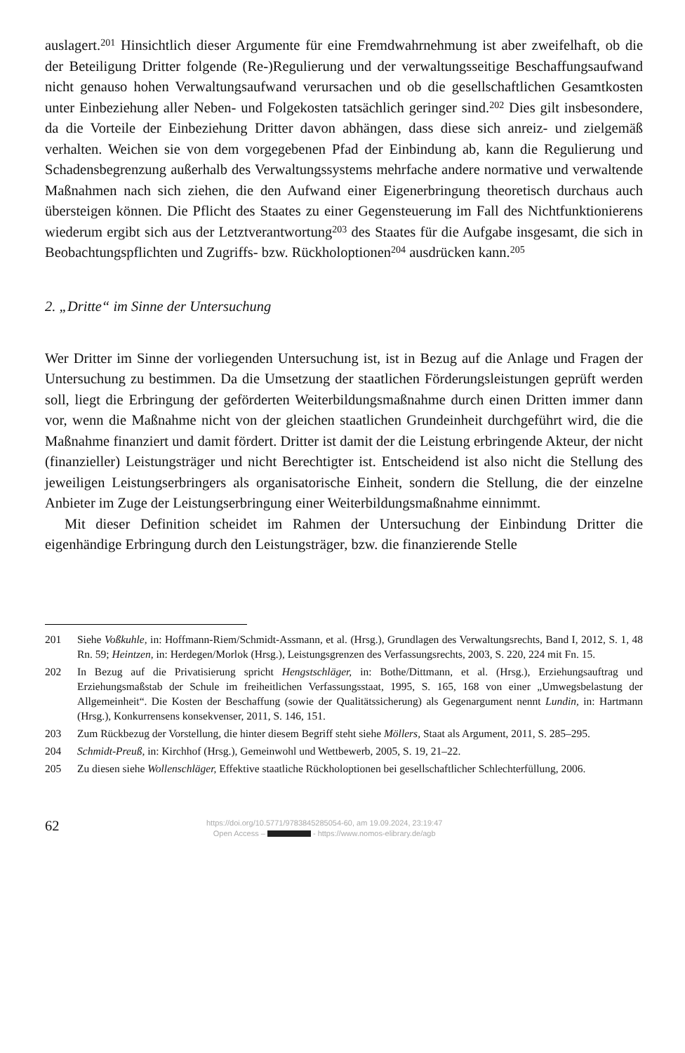auslagert.<sup>201</sup> Hinsichtlich dieser Argumente für eine Fremdwahrnehmung ist aber zweifelhaft, ob die der Beteiligung Dritter folgende (Re-)Regulierung und der verwaltungsseitige Beschaffungsaufwand nicht genauso hohen Verwaltungsaufwand verursachen und ob die gesellschaftlichen Gesamtkosten unter Einbeziehung aller Neben- und Folgekosten tatsächlich geringer sind.<sup>202</sup> Dies gilt insbesondere, da die Vorteile der Einbeziehung Dritter davon abhängen, dass diese sich anreiz- und zielgemäß verhalten. Weichen sie von dem vorgegebenen Pfad der Einbindung ab, kann die Regulierung und Schadensbegrenzung außerhalb des Verwaltungssystems mehrfache andere normative und verwaltende Maßnahmen nach sich ziehen, die den Aufwand einer Eigenerbringung theoretisch durchaus auch übersteigen können. Die Pflicht des Staates zu einer Gegensteuerung im Fall des Nichtfunktionierens wiederum ergibt sich aus der Letztverantwortung<sup>203</sup> des Staates für die Aufgabe insgesamt, die sich in Beobachtungspflichten und Zugriffs- bzw. Rückholoptionen<sup>204</sup> ausdrücken kann.<sup>205</sup>
2. „Dritte“ im Sinne der Untersuchung
Wer Dritter im Sinne der vorliegenden Untersuchung ist, ist in Bezug auf die Anlage und Fragen der Untersuchung zu bestimmen. Da die Umsetzung der staatlichen Förderungsleistungen geprüft werden soll, liegt die Erbringung der geförderten Weiterbildungsmaßnahme durch einen Dritten immer dann vor, wenn die Maßnahme nicht von der gleichen staatlichen Grundeinheit durchgeführt wird, die die Maßnahme finanziert und damit fördert. Dritter ist damit der die Leistung erbringende Akteur, der nicht (finanzieller) Leistungsträger und nicht Berechtigter ist. Entscheidend ist also nicht die Stellung des jeweiligen Leistungserbringers als organisatorische Einheit, sondern die Stellung, die der einzelne Anbieter im Zuge der Leistungserbringung einer Weiterbildungsmaßnahme einnimmt.
Mit dieser Definition scheidet im Rahmen der Untersuchung der Einbindung Dritter die eigenhändige Erbringung durch den Leistungsträger, bzw. die finanzierende Stelle
201 Siehe Voßkuhle, in: Hoffmann-Riem/Schmidt-Assmann, et al. (Hrsg.), Grundlagen des Verwaltungsrechts, Band I, 2012, S. 1, 48 Rn. 59; Heintzen, in: Herdegen/Morlok (Hrsg.), Leistungsgrenzen des Verfassungsrechts, 2003, S. 220, 224 mit Fn. 15.
202 In Bezug auf die Privatisierung spricht Hengstschläger, in: Bothe/Dittmann, et al. (Hrsg.), Erziehungsauftrag und Erziehungsmaßstab der Schule im freiheitlichen Verfassungsstaat, 1995, S. 165, 168 von einer „Umwegsbelastung der Allgemeinheit“. Die Kosten der Beschaffung (sowie der Qualitätssicherung) als Gegenargument nennt Lundin, in: Hartmann (Hrsg.), Konkurrensens konsekvenser, 2011, S. 146, 151.
203 Zum Rückbezug der Vorstellung, die hinter diesem Begriff steht siehe Möllers, Staat als Argument, 2011, S. 285–295.
204 Schmidt-Preuß, in: Kirchhof (Hrsg.), Gemeinwohl und Wettbewerb, 2005, S. 19, 21–22.
205 Zu diesen siehe Wollenschläger, Effektive staatliche Rückholoptionen bei gesellschaftlicher Schlechterfüllung, 2006.
62
https://doi.org/10.5771/9783845285054-60, am 19.09.2024, 23:19:47
Open Access – - https://www.nomos-elibrary.de/agb